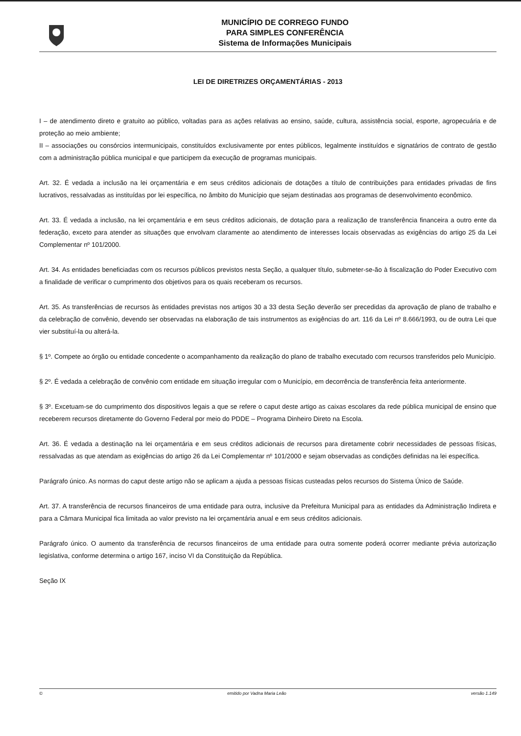MUNICÍPIO DE CORREGO FUNDO
PARA SIMPLES CONFERÊNCIA
Sistema de Informações Municipais
LEI DE DIRETRIZES ORÇAMENTÁRIAS - 2013
I – de atendimento direto e gratuito ao público, voltadas para as ações relativas ao ensino, saúde, cultura, assistência social, esporte, agropecuária e de proteção ao meio ambiente;
II – associações ou consórcios intermunicipais, constituídos exclusivamente por entes públicos, legalmente instituídos e signatários de contrato de gestão com a administração pública municipal e que participem da execução de programas municipais.
Art. 32. É vedada a inclusão na lei orçamentária e em seus créditos adicionais de dotações a título de contribuições para entidades privadas de fins lucrativos, ressalvadas as instituídas por lei específica, no âmbito do Município que sejam destinadas aos programas de desenvolvimento econômico.
Art. 33. É vedada a inclusão, na lei orçamentária e em seus créditos adicionais, de dotação para a realização de transferência financeira a outro ente da federação, exceto para atender as situações que envolvam claramente ao atendimento de interesses locais observadas as exigências do artigo 25 da Lei Complementar nº 101/2000.
Art. 34. As entidades beneficiadas com os recursos públicos previstos nesta Seção, a qualquer título, submeter-se-ão à fiscalização do Poder Executivo com a finalidade de verificar o cumprimento dos objetivos para os quais receberam os recursos.
Art. 35. As transferências de recursos às entidades previstas nos artigos 30 a 33 desta Seção deverão ser precedidas da aprovação de plano de trabalho e da celebração de convênio, devendo ser observadas na elaboração de tais instrumentos as exigências do art. 116 da Lei nº 8.666/1993, ou de outra Lei que vier substituí-la ou alterá-la.
§ 1º. Compete ao órgão ou entidade concedente o acompanhamento da realização do plano de trabalho executado com recursos transferidos pelo Município.
§ 2º. É vedada a celebração de convênio com entidade em situação irregular com o Município, em decorrência de transferência feita anteriormente.
§ 3º. Excetuam-se do cumprimento dos dispositivos legais a que se refere o caput deste artigo as caixas escolares da rede pública municipal de ensino que receberem recursos diretamente do Governo Federal por meio do PDDE – Programa Dinheiro Direto na Escola.
Art. 36. É vedada a destinação na lei orçamentária e em seus créditos adicionais de recursos para diretamente cobrir necessidades de pessoas físicas, ressalvadas as que atendam as exigências do artigo 26 da Lei Complementar nº 101/2000 e sejam observadas as condições definidas na lei específica.
Parágrafo único. As normas do caput deste artigo não se aplicam a ajuda a pessoas físicas custeadas pelos recursos do Sistema Único de Saúde.
Art. 37. A transferência de recursos financeiros de uma entidade para outra, inclusive da Prefeitura Municipal para as entidades da Administração Indireta e para a Câmara Municipal fica limitada ao valor previsto na lei orçamentária anual e em seus créditos adicionais.
Parágrafo único. O aumento da transferência de recursos financeiros de uma entidade para outra somente poderá ocorrer mediante prévia autorização legislativa, conforme determina o artigo 167, inciso VI da Constituição da República.
Seção IX
© emitido por Vadna Maria Leão versão 1.149